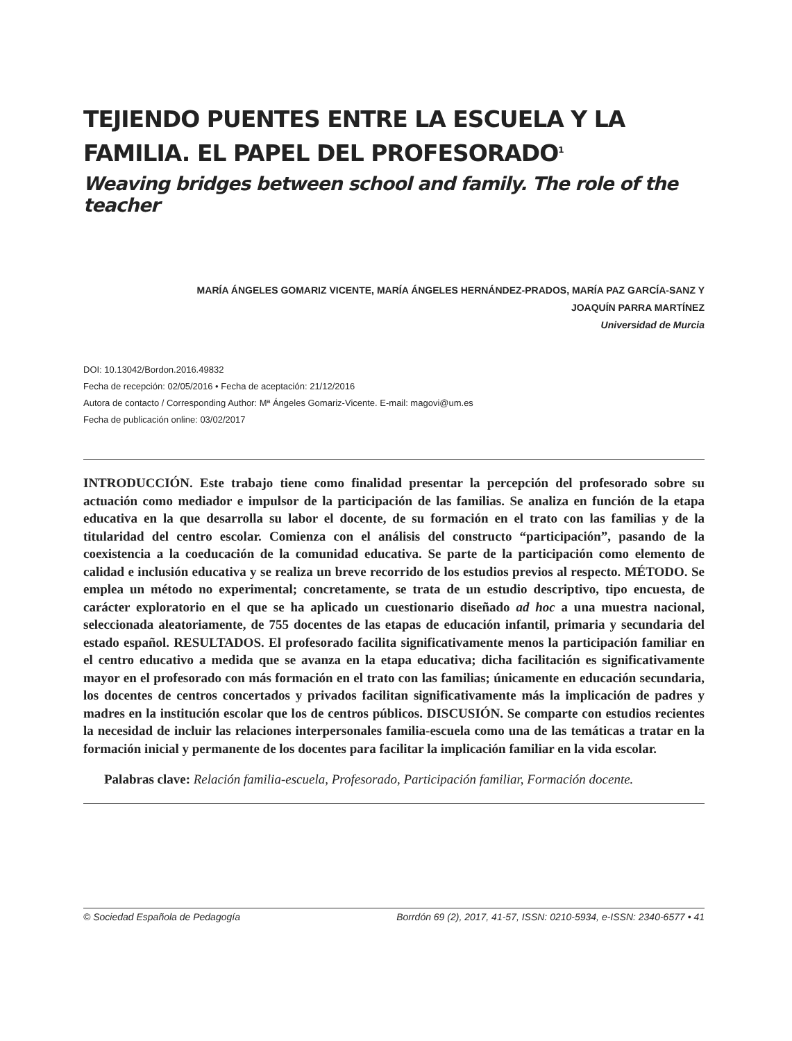TEJIENDO PUENTES ENTRE LA ESCUELA Y LA FAMILIA. EL PAPEL DEL PROFESORADO<sup>1</sup>
Weaving bridges between school and family. The role of the teacher
MARÍA ÁNGELES GOMARIZ VICENTE, MARÍA ÁNGELES HERNÁNDEZ-PRADOS, MARÍA PAZ GARCÍA-SANZ Y
JOAQUÍN PARRA MARTÍNEZ
Universidad de Murcia
DOI: 10.13042/Bordon.2016.49832
Fecha de recepción: 02/05/2016 • Fecha de aceptación: 21/12/2016
Autora de contacto / Corresponding Author: Mª Ángeles Gomariz-Vicente. E-mail: magovi@um.es
Fecha de publicación online: 03/02/2017
INTRODUCCIÓN. Este trabajo tiene como finalidad presentar la percepción del profesorado sobre su actuación como mediador e impulsor de la participación de las familias. Se analiza en función de la etapa educativa en la que desarrolla su labor el docente, de su formación en el trato con las familias y de la titularidad del centro escolar. Comienza con el análisis del constructo “participación”, pasando de la coexistencia a la coeducación de la comunidad educativa. Se parte de la participación como elemento de calidad e inclusión educativa y se realiza un breve recorrido de los estudios previos al respecto. MÉTODO. Se emplea un método no experimental; concretamente, se trata de un estudio descriptivo, tipo encuesta, de carácter exploratorio en el que se ha aplicado un cuestionario diseñado ad hoc a una muestra nacional, seleccionada aleatoriamente, de 755 docentes de las etapas de educación infantil, primaria y secundaria del estado español. RESULTADOS. El profesorado facilita significativamente menos la participación familiar en el centro educativo a medida que se avanza en la etapa educativa; dicha facilitación es significativamente mayor en el profesorado con más formación en el trato con las familias; únicamente en educación secundaria, los docentes de centros concertados y privados facilitan significativamente más la implicación de padres y madres en la institución escolar que los de centros públicos. DISCUSIÓN. Se comparte con estudios recientes la necesidad de incluir las relaciones interpersonales familia-escuela como una de las temáticas a tratar en la formación inicial y permanente de los docentes para facilitar la implicación familiar en la vida escolar.
Palabras clave: Relación familia-escuela, Profesorado, Participación familiar, Formación docente.
© Sociedad Española de Pedagogía Borrdón 69 (2), 2017, 41-57, ISSN: 0210-5934, e-ISSN: 2340-6577 • 41